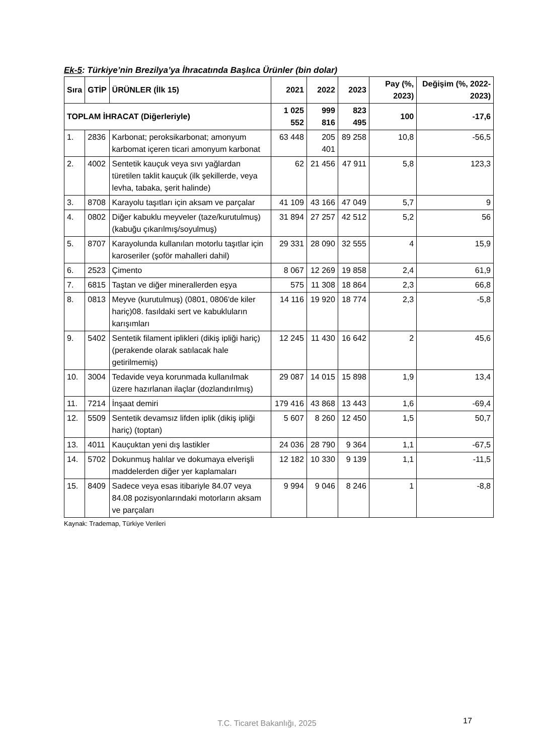Ek-5: Türkiye’nin Brezilya’ya İhracatında Başlıca Ürünler (bin dolar)
| Sıra | GTİP | ÜRÜNLER (İlk 15) | 2021 | 2022 | 2023 | Pay (%, 2023) | Değişim (%, 2022-2023) |
| --- | --- | --- | --- | --- | --- | --- | --- |
| TOPLAM İHRACAT (Diğerleriyle) | | | 1 025 552 | 999 816 | 823 495 | 100 | -17,6 |
| 1. | 2836 | Karbonat; peroksikarbonat; amonyum karbomat içeren ticari amonyum karbonat | 63 448 | 205 401 | 89 258 | 10,8 | -56,5 |
| 2. | 4002 | Sentetik kauçuk veya sıvı yağlardan türetilen taklit kauçuk (ilk şekillerde, veya levha, tabaka, şerit halinde) | 62 | 21 456 | 47 911 | 5,8 | 123,3 |
| 3. | 8708 | Karayolu taşıtları için aksam ve parçalar | 41 109 | 43 166 | 47 049 | 5,7 | 9 |
| 4. | 0802 | Diğer kabuklu meyveler (taze/kurutulmuş) (kabuğu çıkarılmış/soyulmuş) | 31 894 | 27 257 | 42 512 | 5,2 | 56 |
| 5. | 8707 | Karayolunda kullanılan motorlu taşıtlar için karoseriler (şoför mahalleri dahil) | 29 331 | 28 090 | 32 555 | 4 | 15,9 |
| 6. | 2523 | Çimento | 8 067 | 12 269 | 19 858 | 2,4 | 61,9 |
| 7. | 6815 | Taştan ve diğer minerallerden eşya | 575 | 11 308 | 18 864 | 2,3 | 66,8 |
| 8. | 0813 | Meyve (kurutulmuş) (0801, 0806'de kiler hariç)08. fasıldaki sert ve kabukluların karışımları | 14 116 | 19 920 | 18 774 | 2,3 | -5,8 |
| 9. | 5402 | Sentetik filament iplikleri (dikiş ipliği hariç) (perakende olarak satılacak hale getirilmemiş) | 12 245 | 11 430 | 16 642 | 2 | 45,6 |
| 10. | 3004 | Tedavide veya korunmada kullanılmak üzere hazırlanan ilaçlar (dozlandırılmış) | 29 087 | 14 015 | 15 898 | 1,9 | 13,4 |
| 11. | 7214 | İnşaat demiri | 179 416 | 43 868 | 13 443 | 1,6 | -69,4 |
| 12. | 5509 | Sentetik devamsız lifden iplik (dikiş ipliği hariç) (toptan) | 5 607 | 8 260 | 12 450 | 1,5 | 50,7 |
| 13. | 4011 | Kauçuktan yeni dış lastikler | 24 036 | 28 790 | 9 364 | 1,1 | -67,5 |
| 14. | 5702 | Dokunmuş halılar ve dokumaya elverişli maddelerden diğer yer kaplamaları | 12 182 | 10 330 | 9 139 | 1,1 | -11,5 |
| 15. | 8409 | Sadece veya esas itibariyle 84.07 veya 84.08 pozisyonlarındaki motorların aksam ve parçaları | 9 994 | 9 046 | 8 246 | 1 | -8,8 |
Kaynak: Trademap, Türkiye Verileri
T.C. Ticaret Bakanlığı, 2025 17